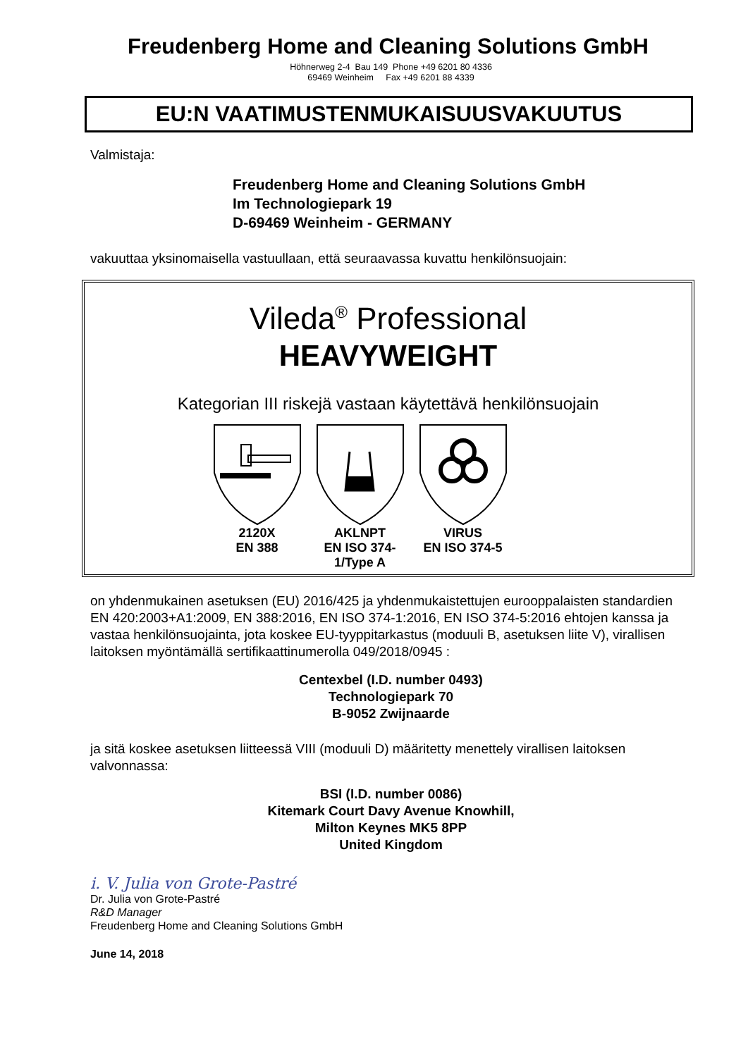Freudenberg Home and Cleaning Solutions GmbH
Höhnerweg 2-4 Bau 149 Phone +49 6201 80 4336
69469 Weinheim Fax +49 6201 88 4339
EU:N VAATIMUSTENMUKAISUUSVAKUUTUS
Valmistaja:
Freudenberg Home and Cleaning Solutions GmbH
Im Technologiepark 19
D-69469 Weinheim - GERMANY
vakuuttaa yksinomaisella vastuullaan, että seuraavassa kuvattu henkilönsuojain:
Vileda<sup>®</sup> Professional
HEAVYWEIGHT
Kategorian III riskejä vastaan käytettävä henkilönsuojain
2120X
EN 388
AKLNPT
EN ISO 374-1/Type A
VIRUS
EN ISO 374-5
on yhdenmukainen asetuksen (EU) 2016/425 ja yhdenmukaistettujen eurooppalaisten standardien EN 420:2003+A1:2009, EN 388:2016, EN ISO 374-1:2016, EN ISO 374-5:2016 ehtojen kanssa ja vastaa henkilönsuojainta, jota koskee EU-tyyppitarkastus (moduuli B, asetuksen liite V), virallisen laitoksen myöntämällä sertifikaattinumerolla 049/2018/0945 :
Centexbel (I.D. number 0493)
Technologiepark 70
B-9052 Zwijnaarde
ja sitä koskee asetuksen liitteessä VIII (moduuli D) määritetty menettely virallisen laitoksen valvonnassa:
BSI (I.D. number 0086)
Kitemark Court Davy Avenue Knowhill,
Milton Keynes MK5 8PP
United Kingdom
i. V. Julia von Grote-Pastré
Dr. Julia von Grote-Pastré
R&D Manager
Freudenberg Home and Cleaning Solutions GmbH
June 14, 2018